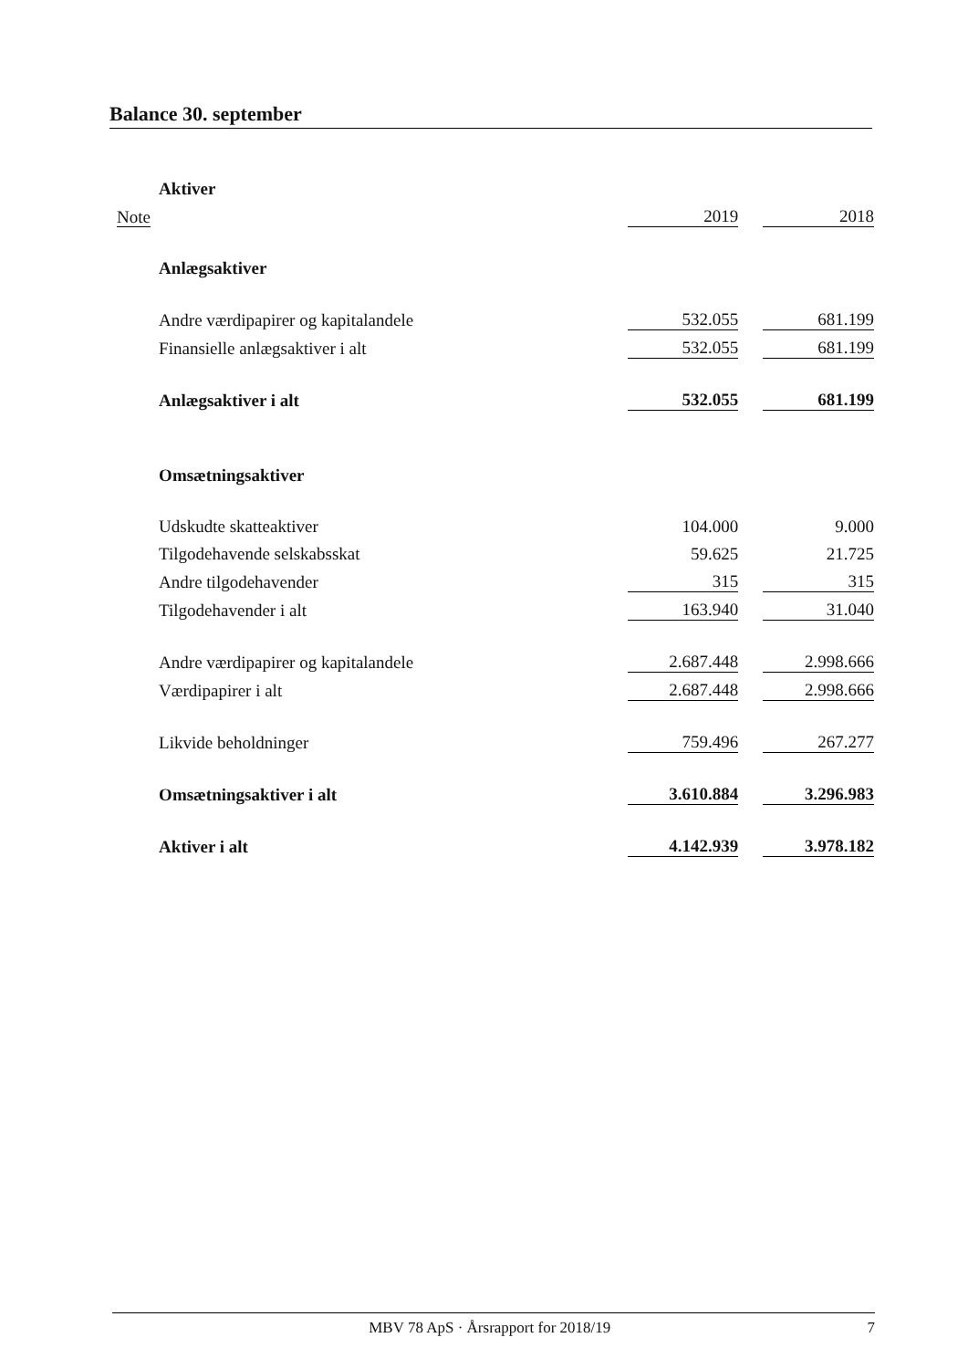Balance 30. september
| | Aktiver | | | |
| Note | | 2019 | | 2018 |
| | Anlægsaktiver | | | |
| | Andre værdipapirer og kapitalandele | 532.055 | | 681.199 |
| | Finansielle anlægsaktiver i alt | 532.055 | | 681.199 |
| | Anlægsaktiver i alt | 532.055 | | 681.199 |
| | Omsætningsaktiver | | | |
| | Udskudte skatteaktiver | 104.000 | | 9.000 |
| | Tilgodehavende selskabsskat | 59.625 | | 21.725 |
| | Andre tilgodehavender | 315 | | 315 |
| | Tilgodehavender i alt | 163.940 | | 31.040 |
| | Andre værdipapirer og kapitalandele | 2.687.448 | | 2.998.666 |
| | Værdipapirer i alt | 2.687.448 | | 2.998.666 |
| | Likvide beholdninger | 759.496 | | 267.277 |
| | Omsætningsaktiver i alt | 3.610.884 | | 3.296.983 |
| | Aktiver i alt | 4.142.939 | | 3.978.182 |
MBV 78 ApS · Årsrapport for 2018/19 7